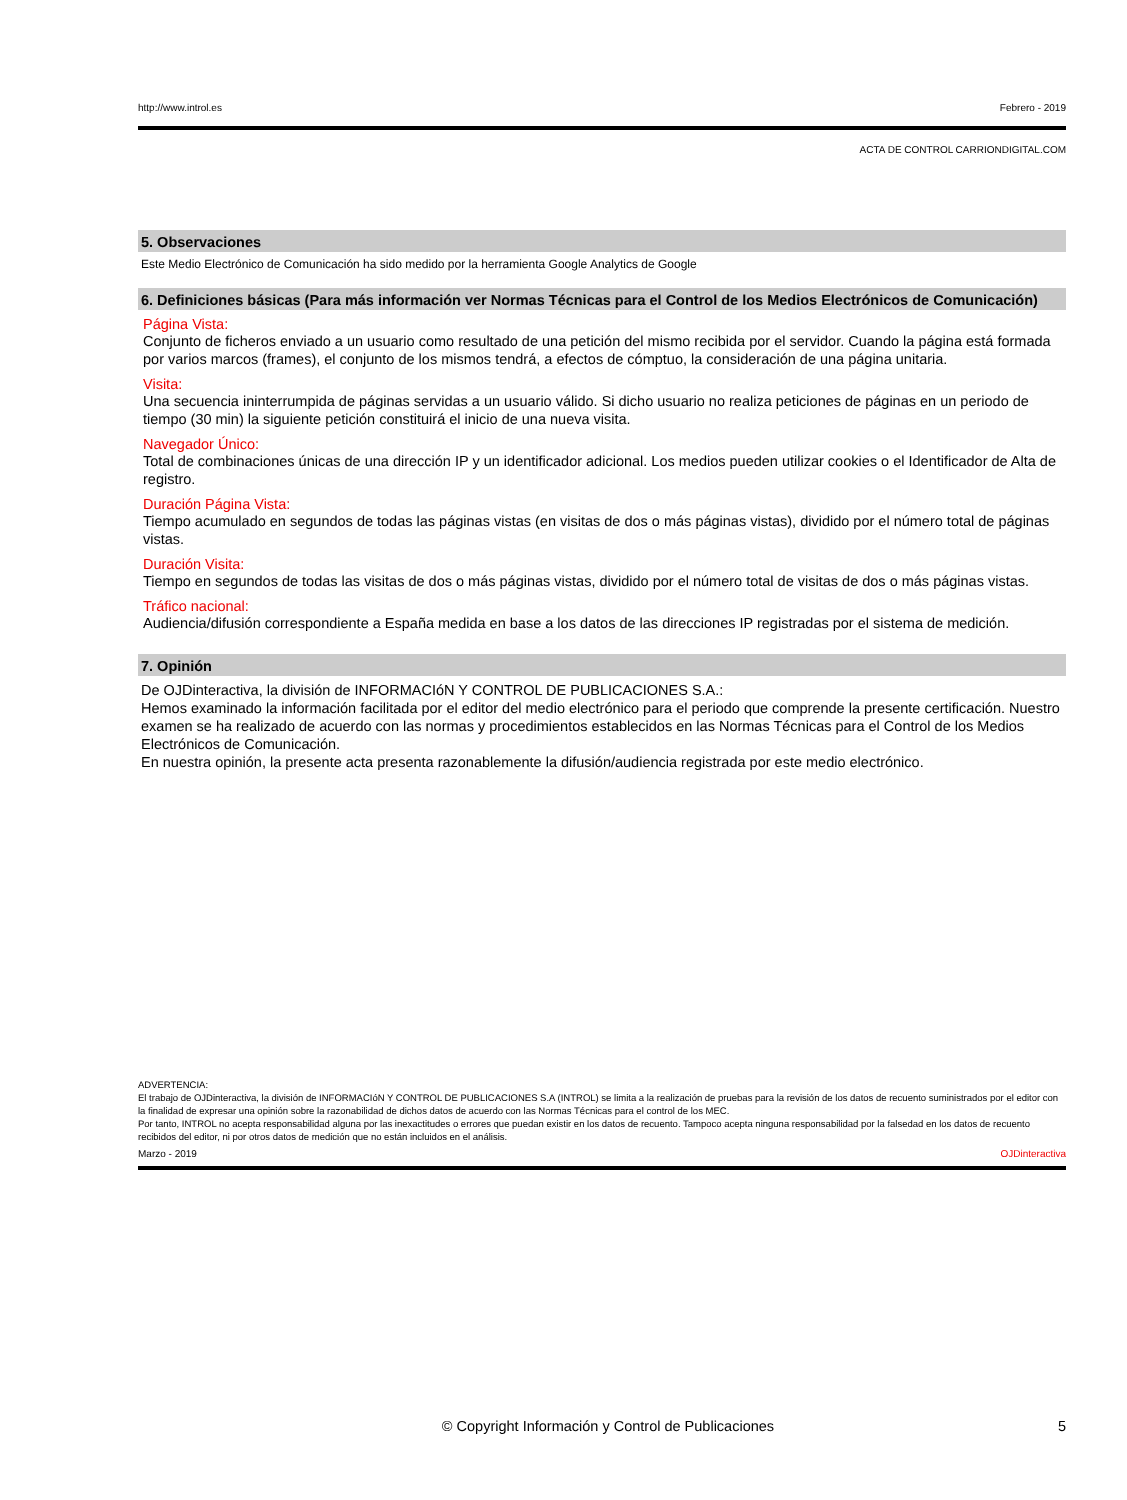http://www.introl.es Febrero - 2019
ACTA DE CONTROL CARRIONDIGITAL.COM
5. Observaciones
Este Medio Electrónico de Comunicación ha sido medido por la herramienta Google Analytics de Google
6. Definiciones básicas (Para más información ver Normas Técnicas para el Control de los Medios Electrónicos de Comunicación)
Página Vista:
Conjunto de ficheros enviado a un usuario como resultado de una petición del mismo recibida por el servidor. Cuando la página está formada por varios marcos (frames), el conjunto de los mismos tendrá, a efectos de cómptuo, la consideración de una página unitaria.
Visita:
Una secuencia ininterrumpida de páginas servidas a un usuario válido. Si dicho usuario no realiza peticiones de páginas en un periodo de tiempo (30 min) la siguiente petición constituirá el inicio de una nueva visita.
Navegador Único:
Total de combinaciones únicas de una dirección IP y un identificador adicional. Los medios pueden utilizar cookies o el Identificador de Alta de registro.
Duración Página Vista:
Tiempo acumulado en segundos de todas las páginas vistas (en visitas de dos o más páginas vistas), dividido por el número total de páginas vistas.
Duración Visita:
Tiempo en segundos de todas las visitas de dos o más páginas vistas, dividido por el número total de visitas de dos o más páginas vistas.
Tráfico nacional:
Audiencia/difusión correspondiente a España medida en base a los datos de las direcciones IP registradas por el sistema de medición.
7. Opinión
De OJDinteractiva, la división de INFORMACIóN Y CONTROL DE PUBLICACIONES S.A.:
Hemos examinado la información facilitada por el editor del medio electrónico para el periodo que comprende la presente certificación. Nuestro examen se ha realizado de acuerdo con las normas y procedimientos establecidos en las Normas Técnicas para el Control de los Medios Electrónicos de Comunicación.
En nuestra opinión, la presente acta presenta razonablemente la difusión/audiencia registrada por este medio electrónico.
ADVERTENCIA:
El trabajo de OJDinteractiva, la división de INFORMACIóN Y CONTROL DE PUBLICACIONES S.A (INTROL) se limita a la realización de pruebas para la revisión de los datos de recuento suministrados por el editor con la finalidad de expresar una opinión sobre la razonabilidad de dichos datos de acuerdo con las Normas Técnicas para el control de los MEC.
Por tanto, INTROL no acepta responsabilidad alguna por las inexactitudes o errores que puedan existir en los datos de recuento. Tampoco acepta ninguna responsabilidad por la falsedad en los datos de recuento recibidos del editor, ni por otros datos de medición que no están incluidos en el análisis.
Marzo - 2019 OJDinteractiva
© Copyright Información y Control de Publicaciones 5